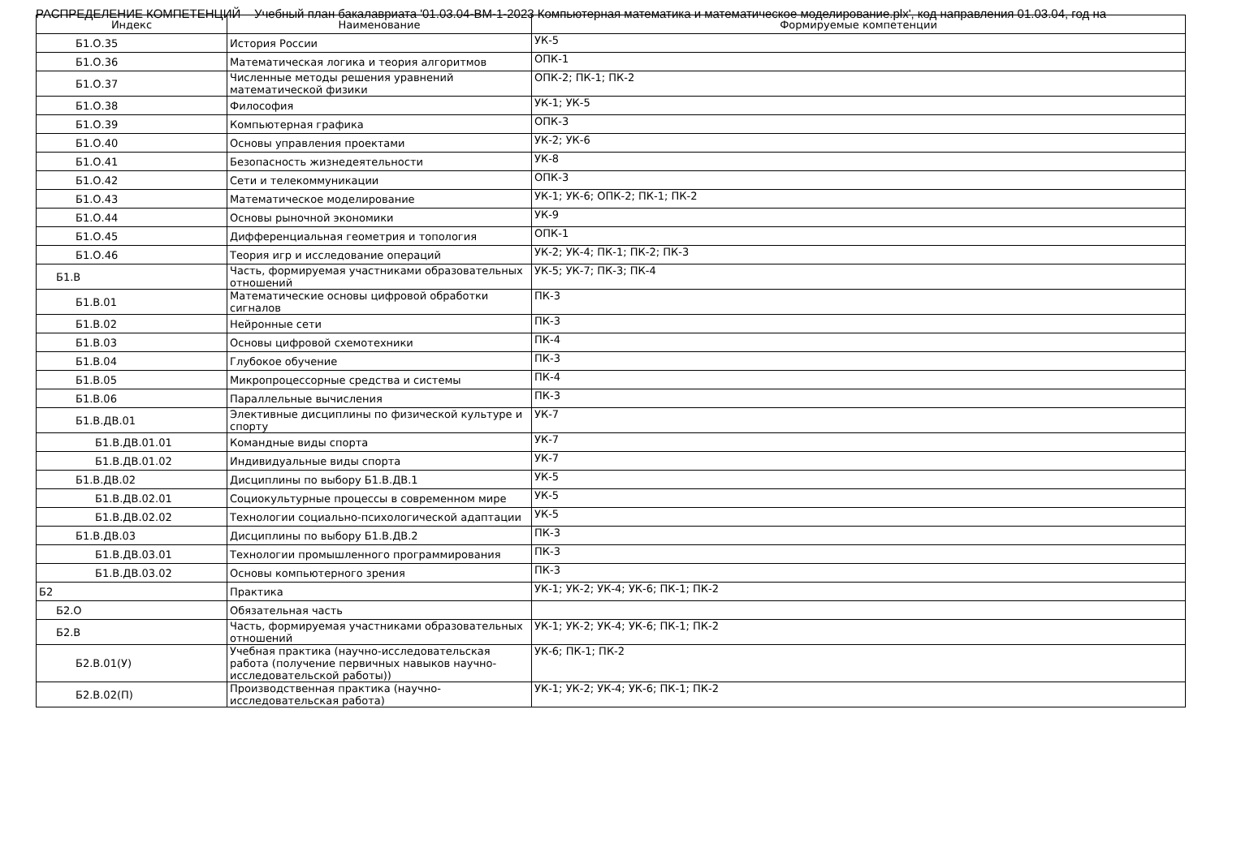РАСПРЕДЕЛЕНИЕ КОМПЕТЕНЦИЙ Учебный план бакалавриата '01.03.04-ВМ-1-2023 Компьютерная математика и математическое моделирование.plx', код направления 01.03.04, год на
| Индекс | Наименование | Формируемые компетенции |
| --- | --- | --- |
| Б1.О.35 | История России | УК-5 |
| Б1.О.36 | Математическая логика и теория алгоритмов | ОПК-1 |
| Б1.О.37 | Численные методы решения уравнений математической физики | ОПК-2; ПК-1; ПК-2 |
| Б1.О.38 | Философия | УК-1; УК-5 |
| Б1.О.39 | Компьютерная графика | ОПК-3 |
| Б1.О.40 | Основы управления проектами | УК-2; УК-6 |
| Б1.О.41 | Безопасность жизнедеятельности | УК-8 |
| Б1.О.42 | Сети и телекоммуникации | ОПК-3 |
| Б1.О.43 | Математическое моделирование | УК-1; УК-6; ОПК-2; ПК-1; ПК-2 |
| Б1.О.44 | Основы рыночной экономики | УК-9 |
| Б1.О.45 | Дифференциальная геометрия и топология | ОПК-1 |
| Б1.О.46 | Теория игр и исследование операций | УК-2; УК-4; ПК-1; ПК-2; ПК-3 |
| Б1.В | Часть, формируемая участниками образовательных отношений | УК-5; УК-7; ПК-3; ПК-4 |
| Б1.В.01 | Математические основы цифровой обработки сигналов | ПК-3 |
| Б1.В.02 | Нейронные сети | ПК-3 |
| Б1.В.03 | Основы цифровой схемотехники | ПК-4 |
| Б1.В.04 | Глубокое обучение | ПК-3 |
| Б1.В.05 | Микропроцессорные средства и системы | ПК-4 |
| Б1.В.06 | Параллельные вычисления | ПК-3 |
| Б1.В.ДВ.01 | Элективные дисциплины по физической культуре и спорту | УК-7 |
| Б1.В.ДВ.01.01 | Командные виды спорта | УК-7 |
| Б1.В.ДВ.01.02 | Индивидуальные виды спорта | УК-7 |
| Б1.В.ДВ.02 | Дисциплины по выбору Б1.В.ДВ.1 | УК-5 |
| Б1.В.ДВ.02.01 | Социокультурные процессы в современном мире | УК-5 |
| Б1.В.ДВ.02.02 | Технологии социально-психологической адаптации | УК-5 |
| Б1.В.ДВ.03 | Дисциплины по выбору Б1.В.ДВ.2 | ПК-3 |
| Б1.В.ДВ.03.01 | Технологии промышленного программирования | ПК-3 |
| Б1.В.ДВ.03.02 | Основы компьютерного зрения | ПК-3 |
| Б2 | Практика | УК-1; УК-2; УК-4; УК-6; ПК-1; ПК-2 |
| Б2.О | Обязательная часть | |
| Б2.В | Часть, формируемая участниками образовательных отношений | УК-1; УК-2; УК-4; УК-6; ПК-1; ПК-2 |
| Б2.В.01(У) | Учебная практика (научно-исследовательская работа (получение первичных навыков научно-исследовательской работы)) | УК-6; ПК-1; ПК-2 |
| Б2.В.02(П) | Производственная практика (научно-исследовательская работа) | УК-1; УК-2; УК-4; УК-6; ПК-1; ПК-2 |